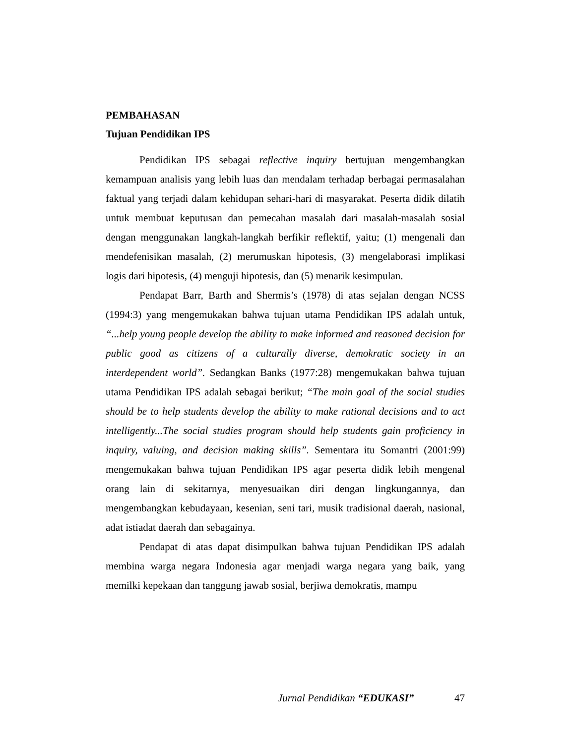PEMBAHASAN
Tujuan Pendidikan IPS
Pendidikan IPS sebagai reflective inquiry bertujuan mengembangkan kemampuan analisis yang lebih luas dan mendalam terhadap berbagai permasalahan faktual yang terjadi dalam kehidupan sehari-hari di masyarakat. Peserta didik dilatih untuk membuat keputusan dan pemecahan masalah dari masalah-masalah sosial dengan menggunakan langkah-langkah berfikir reflektif, yaitu; (1) mengenali dan mendefenisikan masalah, (2) merumuskan hipotesis, (3) mengelaborasi implikasi logis dari hipotesis, (4) menguji hipotesis, dan (5) menarik kesimpulan.
Pendapat Barr, Barth and Shermis’s (1978) di atas sejalan dengan NCSS (1994:3) yang mengemukakan bahwa tujuan utama Pendidikan IPS adalah untuk, “...help young people develop the ability to make informed and reasoned decision for public good as citizens of a culturally diverse, demokratic society in an interdependent world”. Sedangkan Banks (1977:28) mengemukakan bahwa tujuan utama Pendidikan IPS adalah sebagai berikut; “The main goal of the social studies should be to help students develop the ability to make rational decisions and to act intelligently...The social studies program should help students gain proficiency in inquiry, valuing, and decision making skills”. Sementara itu Somantri (2001:99) mengemukakan bahwa tujuan Pendidikan IPS agar peserta didik lebih mengenal orang lain di sekitarnya, menyesuaikan diri dengan lingkungannya, dan mengembangkan kebudayaan, kesenian, seni tari, musik tradisional daerah, nasional, adat istiadat daerah dan sebagainya.
Pendapat di atas dapat disimpulkan bahwa tujuan Pendidikan IPS adalah membina warga negara Indonesia agar menjadi warga negara yang baik, yang memilki kepekaan dan tanggung jawab sosial, berjiwa demokratis, mampu
Jurnal Pendidikan “EDUKASI” 47